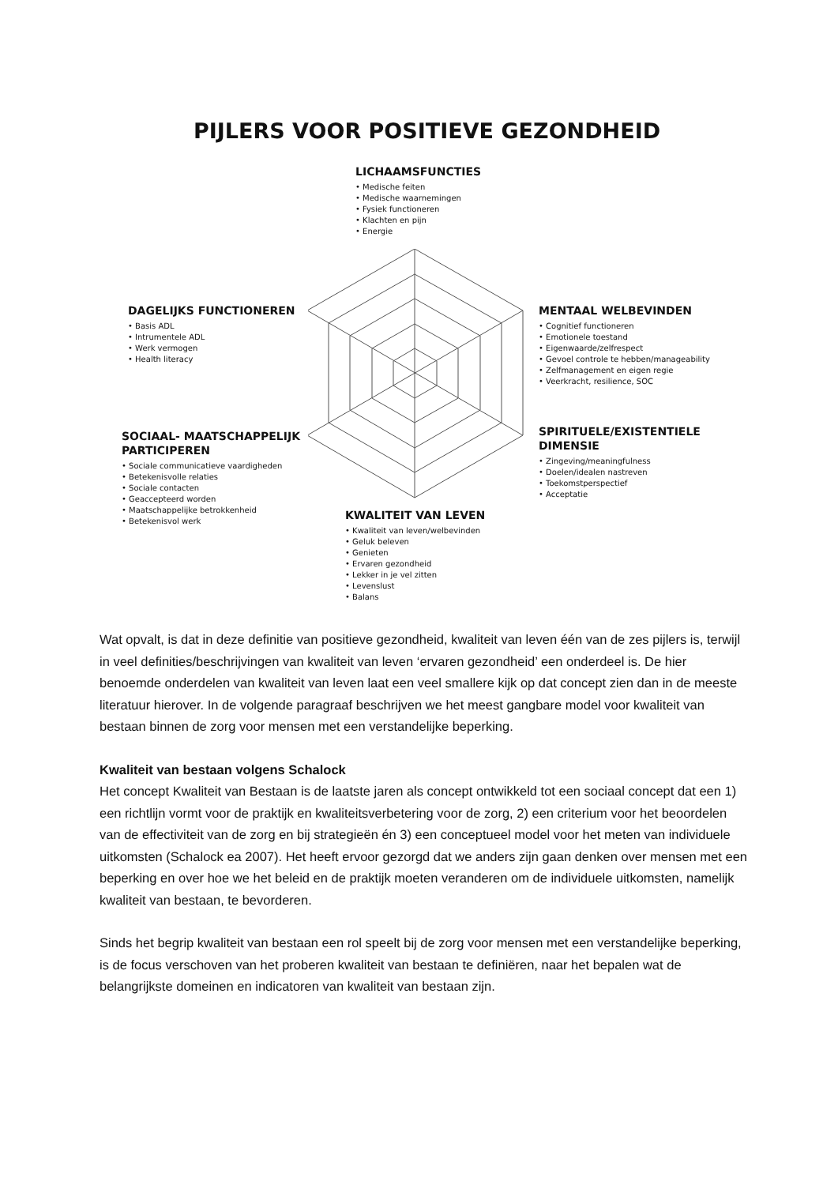PIJLERS VOOR POSITIEVE GEZONDHEID
LICHAAMSFUNCTIES
• Medische feiten
• Medische waarnemingen
• Fysiek functioneren
• Klachten en pijn
• Energie
DAGELIJKS FUNCTIONEREN
• Basis ADL
• Intrumentele ADL
• Werk vermogen
• Health literacy
MENTAAL WELBEVINDEN
• Cognitief functioneren
• Emotionele toestand
• Eigenwaarde/zelfrespect
• Gevoel controle te hebben/manageability
• Zelfmanagement en eigen regie
• Veerkracht, resilience, SOC
SOCIAAL- MAATSCHAPPELIJK
PARTICIPEREN
• Sociale communicatieve vaardigheden
• Betekenisvolle relaties
• Sociale contacten
• Geaccepteerd worden
• Maatschappelijke betrokkenheid
• Betekenisvol werk
SPIRITUELE/EXISTENTIELE
DIMENSIE
• Zingeving/meaningfulness
• Doelen/idealen nastreven
• Toekomstperspectief
• Acceptatie
KWALITEIT VAN LEVEN
• Kwaliteit van leven/welbevinden
• Geluk beleven
• Genieten
• Ervaren gezondheid
• Lekker in je vel zitten
• Levenslust
• Balans
Wat opvalt, is dat in deze definitie van positieve gezondheid, kwaliteit van leven één van de zes pijlers is, terwijl in veel definities/beschrijvingen van kwaliteit van leven ‘ervaren gezondheid’ een onderdeel is. De hier benoemde onderdelen van kwaliteit van leven laat een veel smallere kijk op dat concept zien dan in de meeste literatuur hierover. In de volgende paragraaf beschrijven we het meest gangbare model voor kwaliteit van bestaan binnen de zorg voor mensen met een verstandelijke beperking.
Kwaliteit van bestaan volgens Schalock
Het concept Kwaliteit van Bestaan is de laatste jaren als concept ontwikkeld tot een sociaal concept dat een 1) een richtlijn vormt voor de praktijk en kwaliteitsverbetering voor de zorg, 2) een criterium voor het beoordelen van de effectiviteit van de zorg en bij strategieën én 3) een conceptueel model voor het meten van individuele uitkomsten (Schalock ea 2007). Het heeft ervoor gezorgd dat we anders zijn gaan denken over mensen met een beperking en over hoe we het beleid en de praktijk moeten veranderen om de individuele uitkomsten, namelijk kwaliteit van bestaan, te bevorderen.
Sinds het begrip kwaliteit van bestaan een rol speelt bij de zorg voor mensen met een verstandelijke beperking, is de focus verschoven van het proberen kwaliteit van bestaan te definiëren, naar het bepalen wat de belangrijkste domeinen en indicatoren van kwaliteit van bestaan zijn.